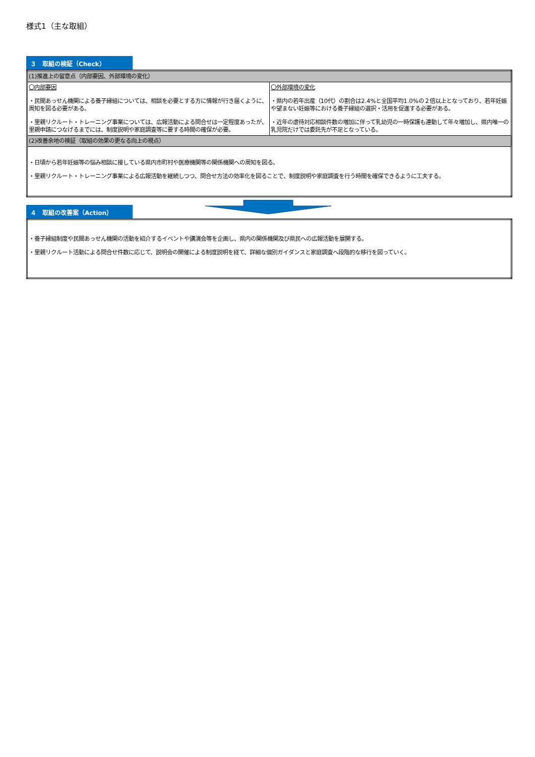様式1（主な取組）
３　取組の検証（Check）
| (1)推進上の留意点（内部要因、外部環境の変化） | |
| 〇内部要因 ・民間あっせん機関による養子縁組については、相談を必要とする方に情報が行き届くように、周知を図る必要がある。 ・里親リクルート・トレーニング事業については、広報活動による問合せは一定程度あったが、里親申請につなげるまでには、制度説明や家庭調査等に要する時間の確保が必要。 | 〇外部環境の変化 ・県内の若年出産（10代）の割合は2.4%と全国平均1.0%の２倍以上となっており、若年妊娠や望まない妊娠等における養子縁組の選択・活用を促進する必要がある。 ・近年の虐待対応相談件数の増加に伴って乳幼児の一時保護も連動して年々増加し、県内唯一の乳児院だけでは委託先が不足となっている。 |
| (2)改善余地の検証（取組の効果の更なる向上の視点） | |
| ・日頃から若年妊娠等の悩み相談に接している県内市町村や医療機関等の関係機関への周知を図る。 ・里親リクルート・トレーニング事業による広報活動を継続しつつ、問合せ方法の効率化を図ることで、制度説明や家庭調査を行う時間を確保できるように工夫する。 | |
４　取組の改善案（Action）
| ・養子縁組制度や民間あっせん機関の活動を紹介するイベントや講演会等を企画し、県内の関係機関及び県民への広報活動を展開する。 ・里親リクルート活動による問合せ件数に応じて、説明会の開催による制度説明を経て、詳細な個別ガイダンスと家庭調査へ段階的な移行を図っていく。 |